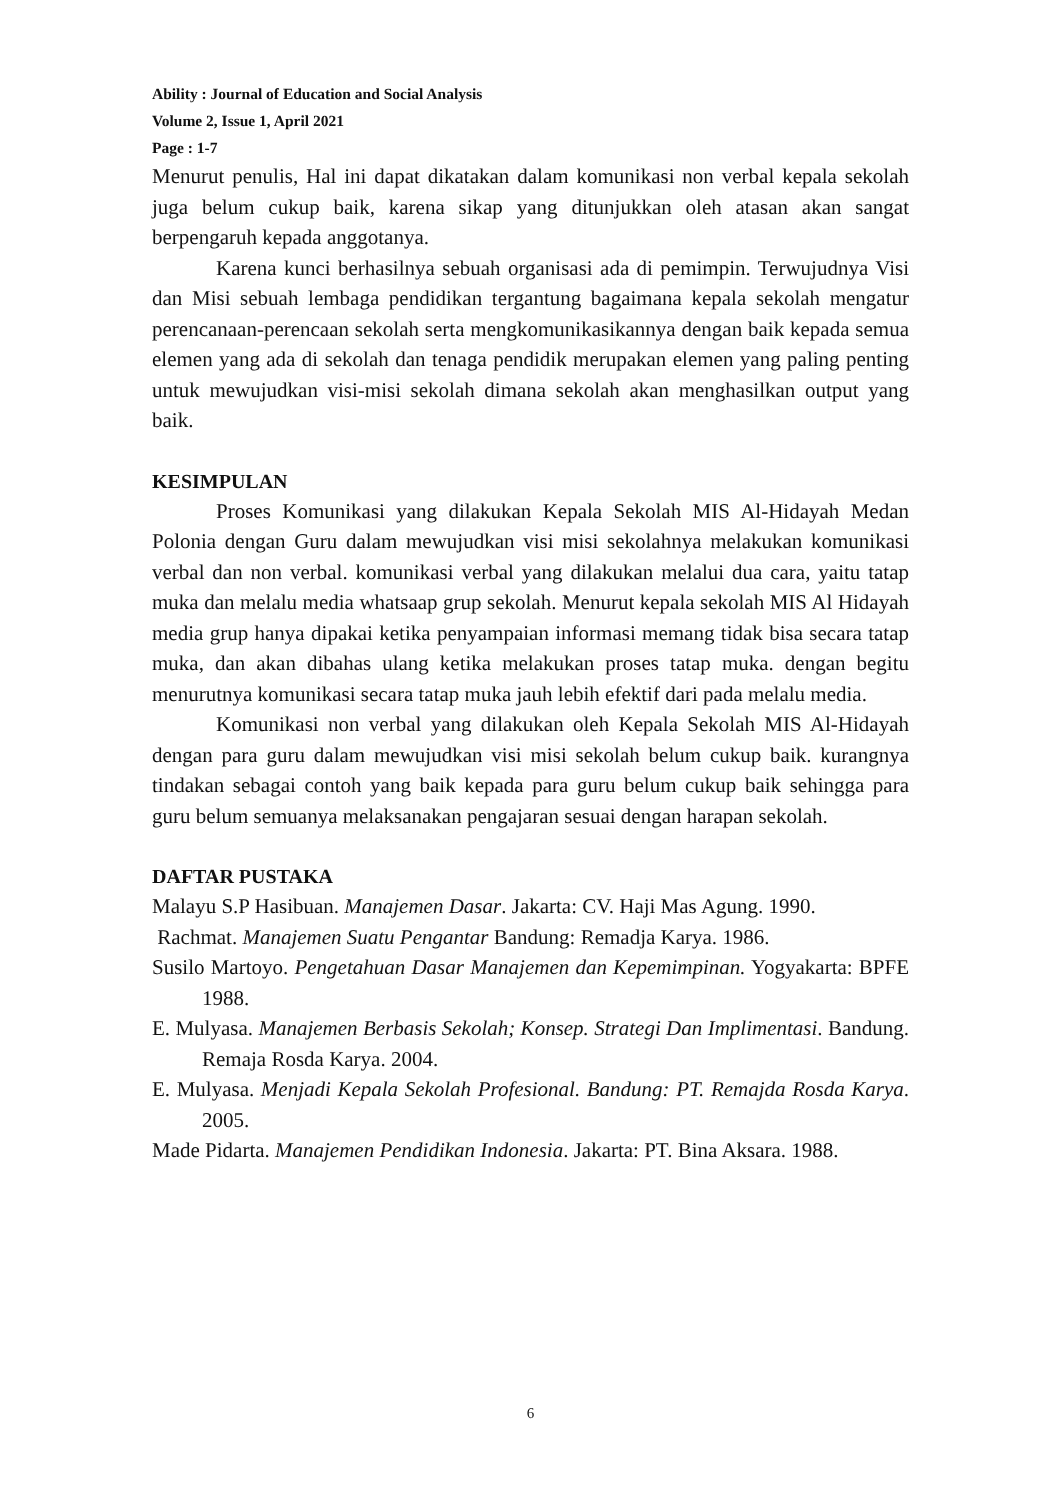Ability : Journal of Education and Social Analysis
Volume 2, Issue 1, April 2021
Page : 1-7
Menurut penulis, Hal ini dapat dikatakan dalam komunikasi non verbal kepala sekolah juga belum cukup baik, karena sikap yang ditunjukkan oleh atasan akan sangat berpengaruh kepada anggotanya.
Karena kunci berhasilnya sebuah organisasi ada di pemimpin. Terwujudnya Visi dan Misi sebuah lembaga pendidikan tergantung bagaimana kepala sekolah mengatur perencanaan-perencaan sekolah serta mengkomunikasikannya dengan baik kepada semua elemen yang ada di sekolah dan tenaga pendidik merupakan elemen yang paling penting untuk mewujudkan visi-misi sekolah dimana sekolah akan menghasilkan output yang baik.
KESIMPULAN
Proses Komunikasi yang dilakukan Kepala Sekolah MIS Al-Hidayah Medan Polonia dengan Guru dalam mewujudkan visi misi sekolahnya melakukan komunikasi verbal dan non verbal. komunikasi verbal yang dilakukan melalui dua cara, yaitu tatap muka dan melalu media whatsaap grup sekolah. Menurut kepala sekolah MIS Al Hidayah media grup hanya dipakai ketika penyampaian informasi memang tidak bisa secara tatap muka, dan akan dibahas ulang ketika melakukan proses tatap muka. dengan begitu menurutnya komunikasi secara tatap muka jauh lebih efektif dari pada melalu media.
Komunikasi non verbal yang dilakukan oleh Kepala Sekolah MIS Al-Hidayah dengan para guru dalam mewujudkan visi misi sekolah belum cukup baik. kurangnya tindakan sebagai contoh yang baik kepada para guru belum cukup baik sehingga para guru belum semuanya melaksanakan pengajaran sesuai dengan harapan sekolah.
DAFTAR PUSTAKA
Malayu S.P Hasibuan. Manajemen Dasar. Jakarta: CV. Haji Mas Agung. 1990.
Rachmat. Manajemen Suatu Pengantar Bandung: Remadja Karya. 1986.
Susilo Martoyo. Pengetahuan Dasar Manajemen dan Kepemimpinan. Yogyakarta: BPFE 1988.
E. Mulyasa. Manajemen Berbasis Sekolah; Konsep. Strategi Dan Implimentasi. Bandung. Remaja Rosda Karya. 2004.
E. Mulyasa. Menjadi Kepala Sekolah Profesional. Bandung: PT. Remajda Rosda Karya. 2005.
Made Pidarta. Manajemen Pendidikan Indonesia. Jakarta: PT. Bina Aksara. 1988.
6